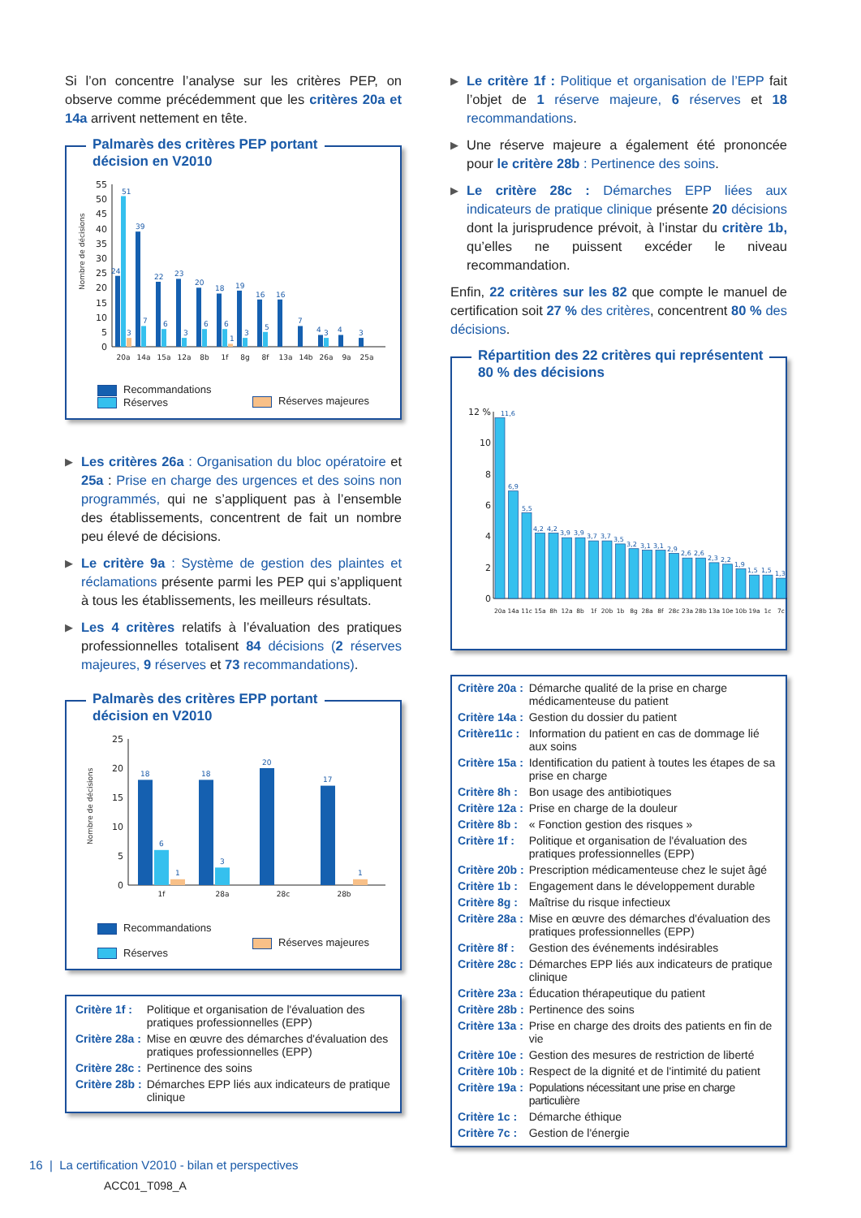Si l’on concentre l’analyse sur les critères PEP, on observe comme précédemment que les critères 20a et 14a arrivent nettement en tête.
Palmarès des critères PEP portant
décision en V2010
Nombre de décisions
0
5
10
15
20
25
30
35
40
45
50
55
24
51
3
39
7
22
6
23
3
20
6
18
6
1
19
3
16
5
16
7
4
3
4
3
20a
14a
15a
12a
8b
1f
8g
8f
13a
14b
26a
9a
25a
Recommandations
Réserves
Réserves majeures
▶
Les critères 26a : Organisation du bloc opératoire et 25a : Prise en charge des urgences et des soins non programmés, qui ne s’appliquent pas à l’ensemble des établissements, concentrent de fait un nombre peu élevé de décisions.
▶
Le critère 9a : Système de gestion des plaintes et réclamations présente parmi les PEP qui s’appliquent à tous les établissements, les meilleurs résultats.
▶
Les 4 critères relatifs à l’évaluation des pratiques professionnelles totalisent 84 décisions (2 réserves majeures, 9 réserves et 73 recommandations).
Palmarès des critères EPP portant
décision en V2010
Nombre de décisions
0
5
10
15
20
25
18
6
1
18
3
20
17
1
1f
28a
28c
28b
Recommandations
Réserves
Réserves majeures
| Critère 1f : | Politique et organisation de l'évaluation des pratiques professionnelles (EPP) |
| Critère 28a : | Mise en œuvre des démarches d'évaluation des pratiques professionnelles (EPP) |
| Critère 28c : | Pertinence des soins |
| Critère 28b : | Démarches EPP liés aux indicateurs de pratique clinique |
▶
Le critère 1f : Politique et organisation de l’EPP fait l’objet de 1 réserve majeure, 6 réserves et 18 recommandations.
▶
Une réserve majeure a également été prononcée pour le critère 28b : Pertinence des soins.
▶
Le critère 28c : Démarches EPP liées aux indicateurs de pratique clinique présente 20 décisions dont la jurisprudence prévoit, à l’instar du critère 1b, qu’elles ne puissent excéder le niveau recommandation.
Enfin, 22 critères sur les 82 que compte le manuel de certification soit 27 % des critères, concentrent 80 % des décisions.
Répartition des 22 critères qui représentent
80 % des décisions
0
2
4
6
8
10
12 %
11,6
6,9
5,5
4,2
4,2
3,9
3,9
3,7
3,7
3,5
3,2
3,1
3,1
2,9
2,6
2,6
2,3
2,2
1,9
1,5
1,5
1,3
20a
14a
11c
15a
8h
12a
8b
1f
20b
1b
8g
28a
8f
28c
23a
28b
13a
10e
10b
19a
1c
7c
| Critère 20a : | Démarche qualité de la prise en charge médicamenteuse du patient |
| Critère 14a : | Gestion du dossier du patient |
| Critère11c : | Information du patient en cas de dommage lié aux soins |
| Critère 15a : | Identification du patient à toutes les étapes de sa prise en charge |
| Critère 8h : | Bon usage des antibiotiques |
| Critère 12a : | Prise en charge de la douleur |
| Critère 8b : | « Fonction gestion des risques » |
| Critère 1f : | Politique et organisation de l'évaluation des pratiques professionnelles (EPP) |
| Critère 20b : | Prescription médicamenteuse chez le sujet âgé |
| Critère 1b : | Engagement dans le développement durable |
| Critère 8g : | Maîtrise du risque infectieux |
| Critère 28a : | Mise en œuvre des démarches d'évaluation des pratiques professionnelles (EPP) |
| Critère 8f : | Gestion des événements indésirables |
| Critère 28c : | Démarches EPP liés aux indicateurs de pratique clinique |
| Critère 23a : | Éducation thérapeutique du patient |
| Critère 28b : | Pertinence des soins |
| Critère 13a : | Prise en charge des droits des patients en fin de vie |
| Critère 10e : | Gestion des mesures de restriction de liberté |
| Critère 10b : | Respect de la dignité et de l'intimité du patient |
| Critère 19a : | Populations nécessitant une prise en charge particulière |
| Critère 1c : | Démarche éthique |
| Critère 7c : | Gestion de l'énergie |
16 | La certification V2010 - bilan et perspectives
ACC01_T098_A